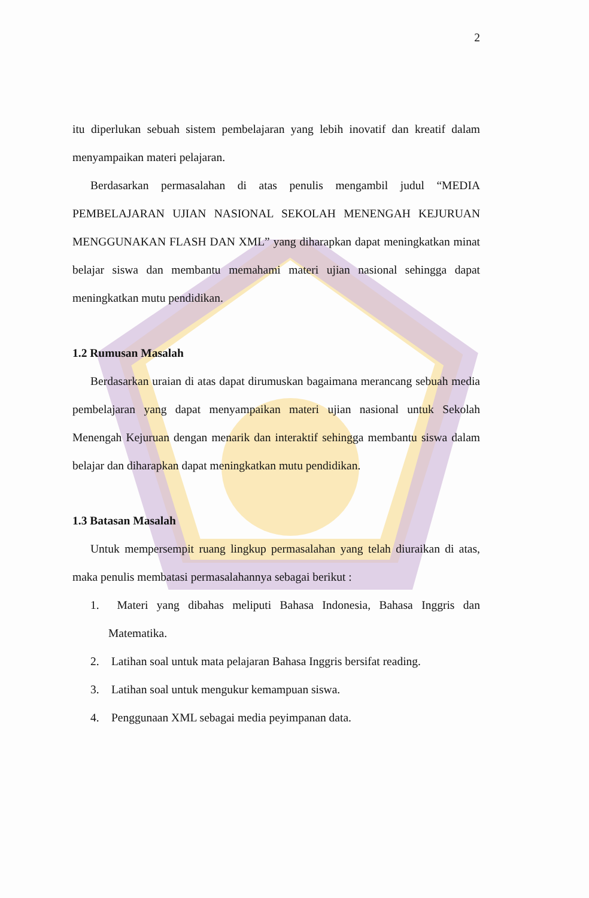2
itu diperlukan sebuah sistem pembelajaran yang lebih inovatif dan kreatif dalam menyampaikan materi pelajaran.
Berdasarkan permasalahan di atas penulis mengambil judul “MEDIA PEMBELAJARAN UJIAN NASIONAL SEKOLAH MENENGAH KEJURUAN MENGGUNAKAN FLASH DAN XML” yang diharapkan dapat meningkatkan minat belajar siswa dan membantu memahami materi ujian nasional sehingga dapat meningkatkan mutu pendidikan.
1.2 Rumusan Masalah
Berdasarkan uraian di atas dapat dirumuskan bagaimana merancang sebuah media pembelajaran yang dapat menyampaikan materi ujian nasional untuk Sekolah Menengah Kejuruan dengan menarik dan interaktif sehingga membantu siswa dalam belajar dan diharapkan dapat meningkatkan mutu pendidikan.
1.3 Batasan Masalah
Untuk mempersempit ruang lingkup permasalahan yang telah diuraikan di atas, maka penulis membatasi permasalahannya sebagai berikut :
1. Materi yang dibahas meliputi Bahasa Indonesia, Bahasa Inggris dan Matematika.
2. Latihan soal untuk mata pelajaran Bahasa Inggris bersifat reading.
3. Latihan soal untuk mengukur kemampuan siswa.
4. Penggunaan XML sebagai media peyimpanan data.